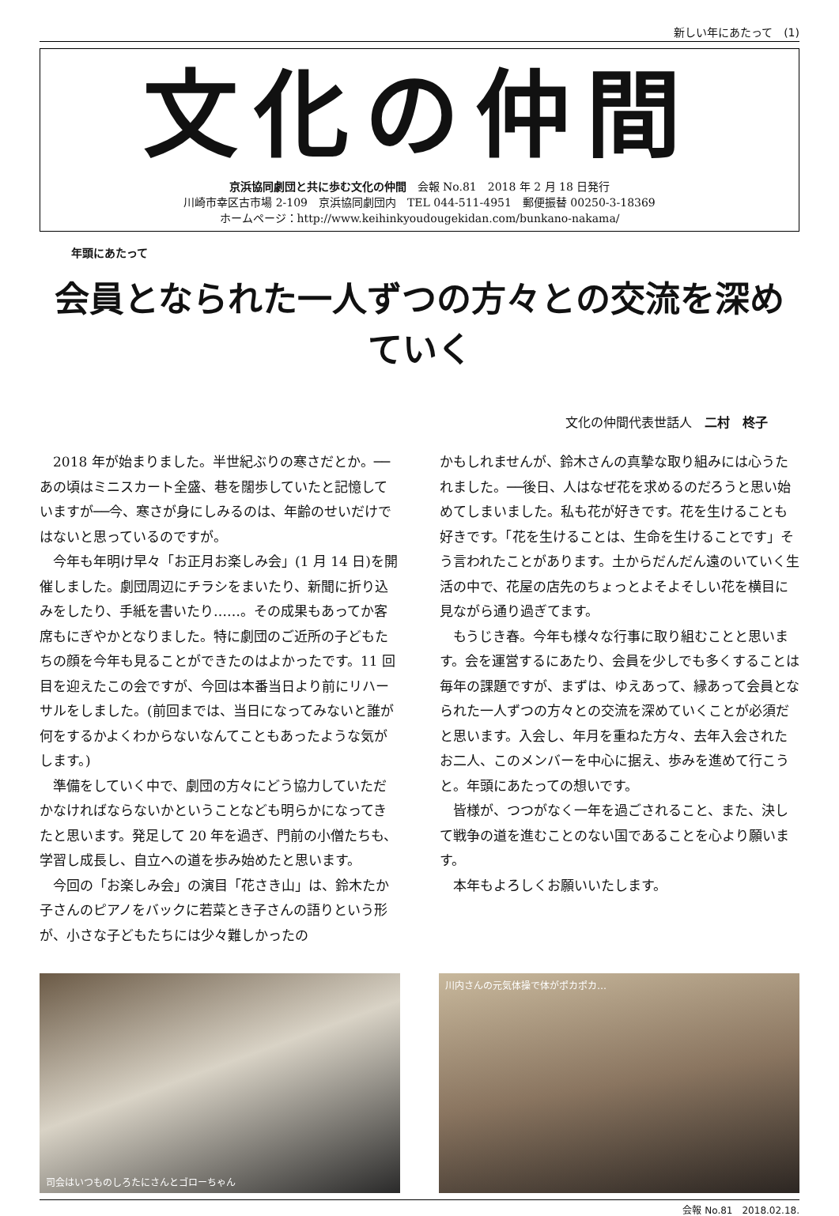新しい年にあたって　(1)
文化の仲間
京浜協同劇団と共に歩む文化の仲間　会報 No.81　2018 年 2 月 18 日発行
川崎市幸区古市場 2-109　京浜協同劇団内　TEL 044-511-4951　郵便振替 00250-3-18369
ホームページ：http://www.keihinkyoudougekidan.com/bunkano-nakama/
年頭にあたって
会員となられた一人ずつの方々との交流を深めていく
文化の仲間代表世話人　二村　柊子
2018 年が始まりました。半世紀ぶりの寒さだとか。──あの頃はミニスカート全盛、巷を闊歩していたと記憶していますが──今、寒さが身にしみるのは、年齢のせいだけではないと思っているのですが。
今年も年明け早々「お正月お楽しみ会」(1 月 14 日)を開催しました。劇団周辺にチラシをまいたり、新聞に折り込みをしたり、手紙を書いたり……。その成果もあってか客席もにぎやかとなりました。特に劇団のご近所の子どもたちの顔を今年も見ることができたのはよかったです。11 回目を迎えたこの会ですが、今回は本番当日より前にリハーサルをしました。(前回までは、当日になってみないと誰が何をするかよくわからないなんてこともあったような気がします。)
準備をしていく中で、劇団の方々にどう協力していただかなければならないかということなども明らかになってきたと思います。発足して 20 年を過ぎ、門前の小僧たちも、学習し成長し、自立への道を歩み始めたと思います。
今回の「お楽しみ会」の演目「花さき山」は、鈴木たか子さんのピアノをバックに若菜とき子さんの語りという形が、小さな子どもたちには少々難しかったの
かもしれませんが、鈴木さんの真摯な取り組みには心うたれました。──後日、人はなぜ花を求めるのだろうと思い始めてしまいました。私も花が好きです。花を生けることも好きです。「花を生けることは、生命を生けることです」そう言われたことがあります。土からだんだん遠のいていく生活の中で、花屋の店先のちょっとよそよそしい花を横目に見ながら通り過ぎてます。
もうじき春。今年も様々な行事に取り組むことと思います。会を運営するにあたり、会員を少しでも多くすることは毎年の課題ですが、まずは、ゆえあって、縁あって会員となられた一人ずつの方々との交流を深めていくことが必須だと思います。入会し、年月を重ねた方々、去年入会されたお二人、このメンバーを中心に据え、歩みを進めて行こうと。年頭にあたっての想いです。
皆様が、つつがなく一年を過ごされること、また、決して戦争の道を進むことのない国であることを心より願います。
本年もよろしくお願いいたします。
司会はいつものしろたにさんとゴローちゃん
川内さんの元気体操で体がポカポカ…
会報 No.81　2018.02.18.